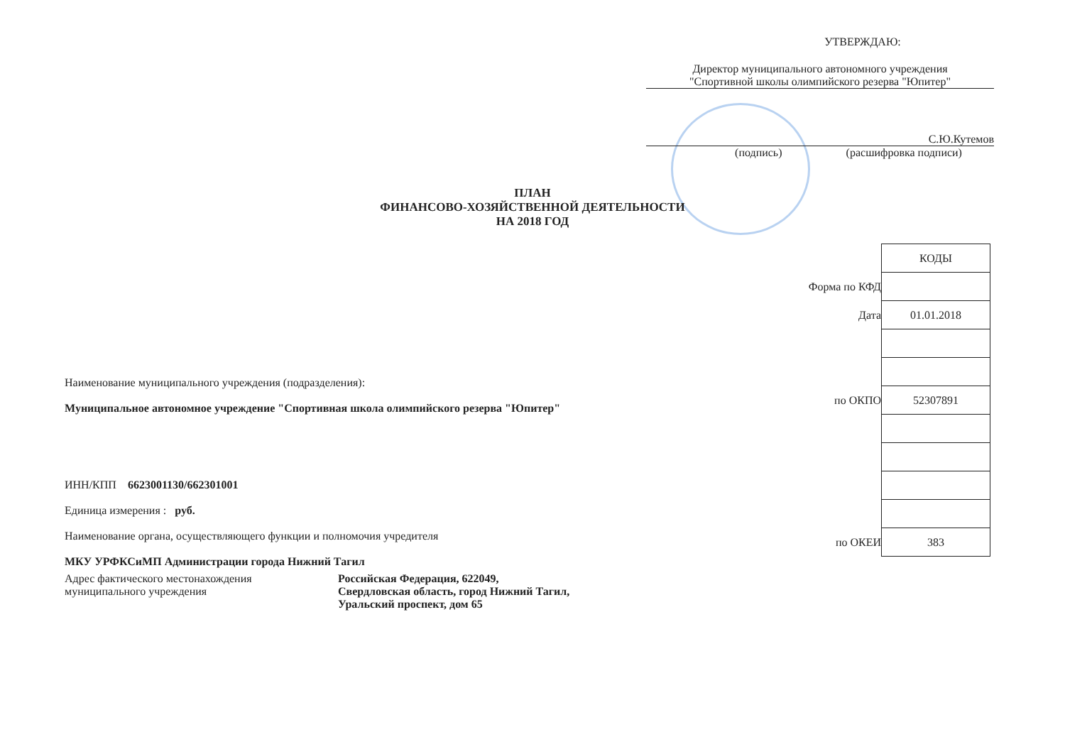УТВЕРЖДАЮ:
Директор муниципального автономного учреждения
"Спортивной школы олимпийского резерва "Юпитер"
С.Ю.Кутемов
(подпись) (расшифровка подписи)
ПЛАН
ФИНАНСОВО-ХОЗЯЙСТВЕННОЙ ДЕЯТЕЛЬНОСТИ
НА 2018 ГОД
| | КОДЫ |
| Форма по КФД | |
| Дата | 01.01.2018 |
| по ОКПО | 52307891 |
| по ОКЕИ | 383 |
Наименование муниципального учреждения (подразделения):
Муниципальное автономное учреждение "Спортивная школа олимпийского резерва "Юпитер"
ИНН/КПП 6623001130/662301001
Единица измерения : руб.
Наименование органа, осуществляющего функции и полномочия учредителя
МКУ УРФКСиМП Администрации города Нижний Тагил
Адрес фактического местонахождения
муниципального учреждения
Российская Федерация, 622049,
Свердловская область, город Нижний Тагил,
Уральский проспект, дом 65